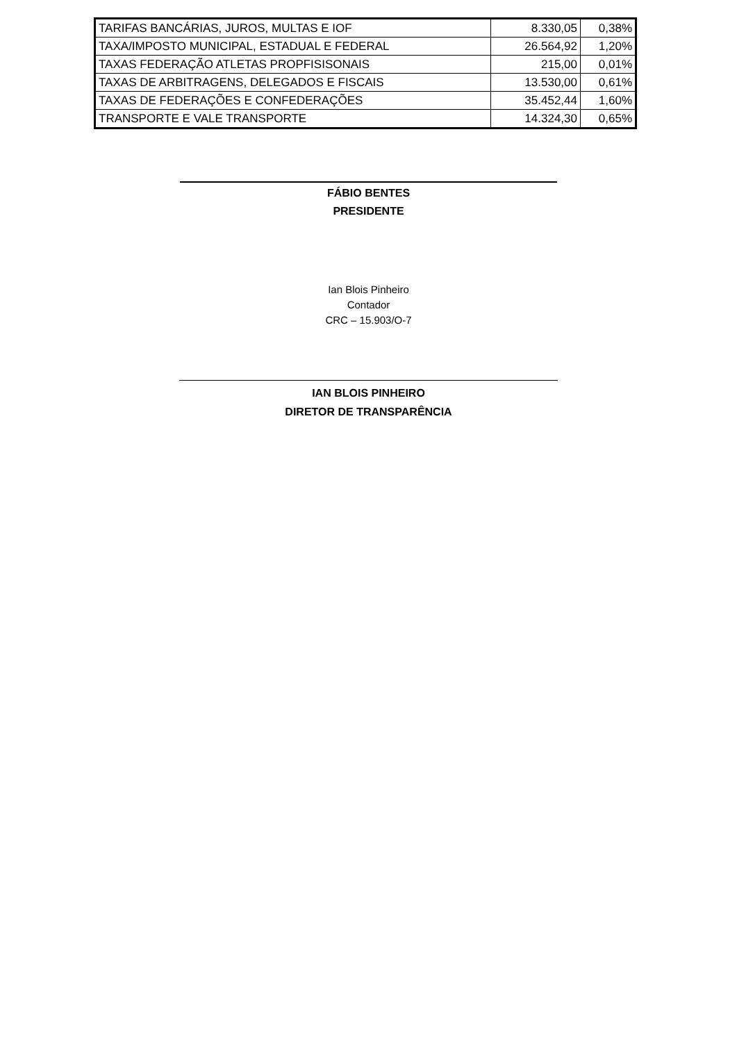| TARIFAS BANCÁRIAS, JUROS, MULTAS E IOF | 8.330,05 | 0,38% |
| TAXA/IMPOSTO MUNICIPAL, ESTADUAL E FEDERAL | 26.564,92 | 1,20% |
| TAXAS FEDERAÇÃO ATLETAS PROPFISISONAIS | 215,00 | 0,01% |
| TAXAS DE ARBITRAGENS, DELEGADOS E FISCAIS | 13.530,00 | 0,61% |
| TAXAS DE FEDERAÇÕES E CONFEDERAÇÕES | 35.452,44 | 1,60% |
| TRANSPORTE E VALE TRANSPORTE | 14.324,30 | 0,65% |
FÁBIO BENTES
PRESIDENTE
Ian Blois Pinheiro
Contador
CRC – 15.903/O-7
IAN BLOIS PINHEIRO
DIRETOR DE TRANSPARÊNCIA